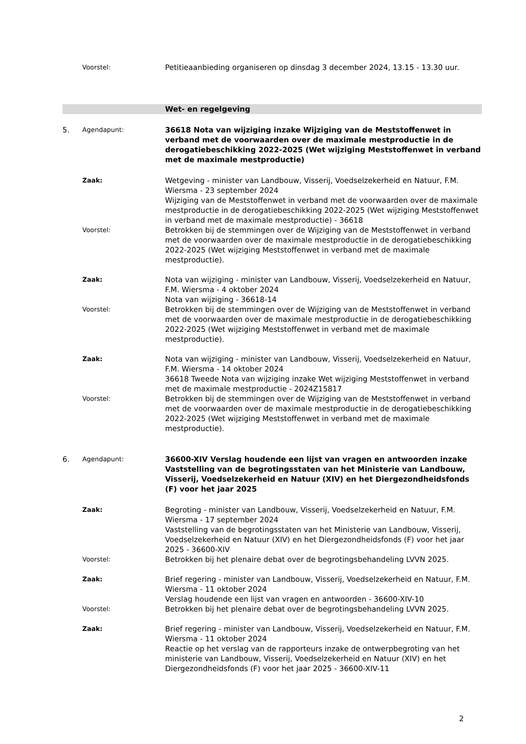Voorstel:
Petitieaanbieding organiseren op dinsdag 3 december 2024, 13.15 - 13.30 uur.
Wet- en regelgeving
5.
Agendapunt:
36618 Nota van wijziging inzake Wijziging van de Meststoffenwet in verband met de voorwaarden over de maximale mestproductie in de derogatiebeschikking 2022-2025 (Wet wijziging Meststoffenwet in verband met de maximale mestproductie)
Zaak:
Wetgeving - minister van Landbouw, Visserij, Voedselzekerheid en Natuur, F.M. Wiersma - 23 september 2024
Wijziging van de Meststoffenwet in verband met de voorwaarden over de maximale mestproductie in de derogatiebeschikking 2022-2025 (Wet wijziging Meststoffenwet in verband met de maximale mestproductie) - 36618
Voorstel:
Betrokken bij de stemmingen over de Wijziging van de Meststoffenwet in verband met de voorwaarden over de maximale mestproductie in de derogatiebeschikking 2022-2025 (Wet wijziging Meststoffenwet in verband met de maximale mestproductie).
Zaak:
Nota van wijziging - minister van Landbouw, Visserij, Voedselzekerheid en Natuur, F.M. Wiersma - 4 oktober 2024
Nota van wijziging - 36618-14
Voorstel:
Betrokken bij de stemmingen over de Wijziging van de Meststoffenwet in verband met de voorwaarden over de maximale mestproductie in de derogatiebeschikking 2022-2025 (Wet wijziging Meststoffenwet in verband met de maximale mestproductie).
Zaak:
Nota van wijziging - minister van Landbouw, Visserij, Voedselzekerheid en Natuur, F.M. Wiersma - 14 oktober 2024
36618 Tweede Nota van wijziging inzake Wet wijziging Meststoffenwet in verband met de maximale mestproductie - 2024Z15817
Voorstel:
Betrokken bij de stemmingen over de Wijziging van de Meststoffenwet in verband met de voorwaarden over de maximale mestproductie in de derogatiebeschikking 2022-2025 (Wet wijziging Meststoffenwet in verband met de maximale mestproductie).
6.
Agendapunt:
36600-XIV Verslag houdende een lijst van vragen en antwoorden inzake Vaststelling van de begrotingsstaten van het Ministerie van Landbouw, Visserij, Voedselzekerheid en Natuur (XIV) en het Diergezondheidsfonds (F) voor het jaar 2025
Zaak:
Begroting - minister van Landbouw, Visserij, Voedselzekerheid en Natuur, F.M. Wiersma - 17 september 2024
Vaststelling van de begrotingsstaten van het Ministerie van Landbouw, Visserij, Voedselzekerheid en Natuur (XIV) en het Diergezondheidsfonds (F) voor het jaar 2025 - 36600-XIV
Voorstel:
Betrokken bij het plenaire debat over de begrotingsbehandeling LVVN 2025.
Zaak:
Brief regering - minister van Landbouw, Visserij, Voedselzekerheid en Natuur, F.M. Wiersma - 11 oktober 2024
Verslag houdende een lijst van vragen en antwoorden - 36600-XIV-10
Voorstel:
Betrokken bij het plenaire debat over de begrotingsbehandeling LVVN 2025.
Zaak:
Brief regering - minister van Landbouw, Visserij, Voedselzekerheid en Natuur, F.M. Wiersma - 11 oktober 2024
Reactie op het verslag van de rapporteurs inzake de ontwerpbegroting van het ministerie van Landbouw, Visserij, Voedselzekerheid en Natuur (XIV) en het Diergezondheidsfonds (F) voor het jaar 2025 - 36600-XIV-11
2